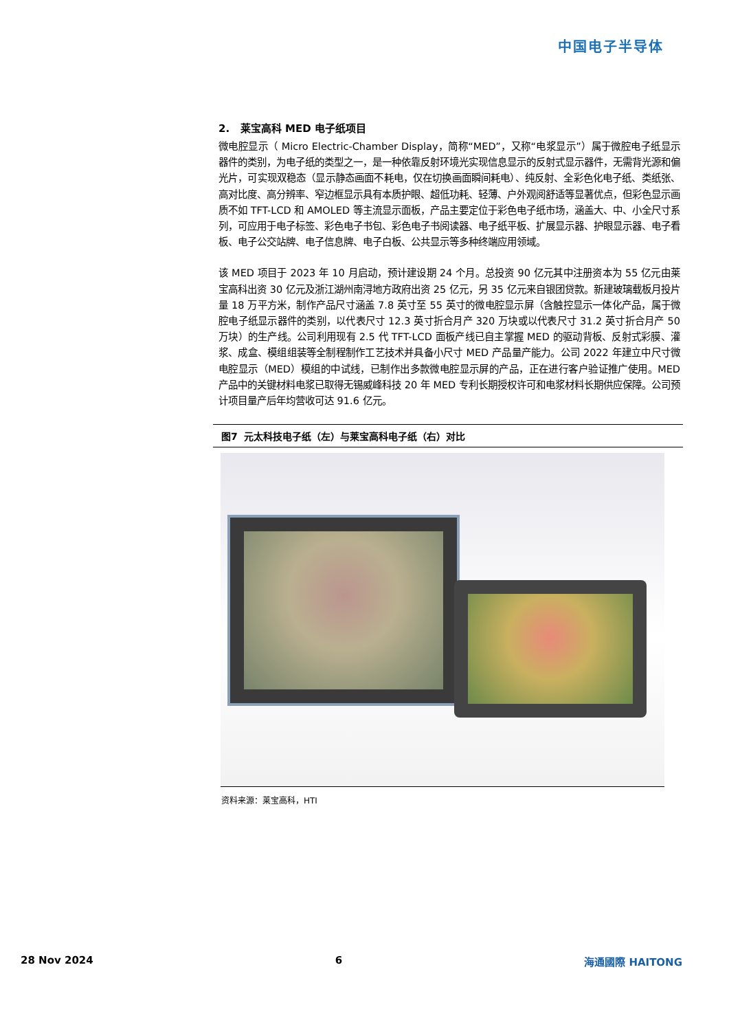中国电子半导体
2. 莱宝高科 MED 电子纸项目
微电腔显示（ Micro Electric-Chamber Display，简称“MED”，又称“电浆显示”）属于微腔电子纸显示器件的类别，为电子纸的类型之一，是一种依靠反射环境光实现信息显示的反射式显示器件，无需背光源和偏光片，可实现双稳态（显示静态画面不耗电，仅在切换画面瞬间耗电）、纯反射、全彩色化电子纸、类纸张、高对比度、高分辨率、窄边框显示具有本质护眼、超低功耗、轻薄、户外观阅舒适等显著优点，但彩色显示画质不如 TFT-LCD 和 AMOLED 等主流显示面板，产品主要定位于彩色电子纸市场，涵盖大、中、小全尺寸系列，可应用于电子标签、彩色电子书包、彩色电子书阅读器、电子纸平板、扩展显示器、护眼显示器、电子看板、电子公交站牌、电子信息牌、电子白板、公共显示等多种终端应用领域。
该 MED 项目于 2023 年 10 月启动，预计建设期 24 个月。总投资 90 亿元其中注册资本为 55 亿元由莱宝高科出资 30 亿元及浙江湖州南浔地方政府出资 25 亿元，另 35 亿元来自银团贷款。新建玻璃载板月投片量 18 万平方米，制作产品尺寸涵盖 7.8 英寸至 55 英寸的微电腔显示屏（含触控显示一体化产品，属于微腔电子纸显示器件的类别，以代表尺寸 12.3 英寸折合月产 320 万块或以代表尺寸 31.2 英寸折合月产 50 万块）的生产线。公司利用现有 2.5 代 TFT-LCD 面板产线已自主掌握 MED 的驱动背板、反射式彩膜、灌浆、成盒、模组组装等全制程制作工艺技术并具备小尺寸 MED 产品量产能力。公司 2022 年建立中尺寸微电腔显示（MED）模组的中试线，已制作出多款微电腔显示屏的产品，正在进行客户验证推广使用。MED 产品中的关键材料电浆已取得无锡威峰科技 20 年 MED 专利长期授权许可和电浆材料长期供应保障。公司预计项目量产后年均营收可达 91.6 亿元。
图7 元太科技电子纸（左）与莱宝高科电子纸（右）对比
资料来源：莱宝高科，HTI
28 Nov 2024 6 海通國際 HAITONG